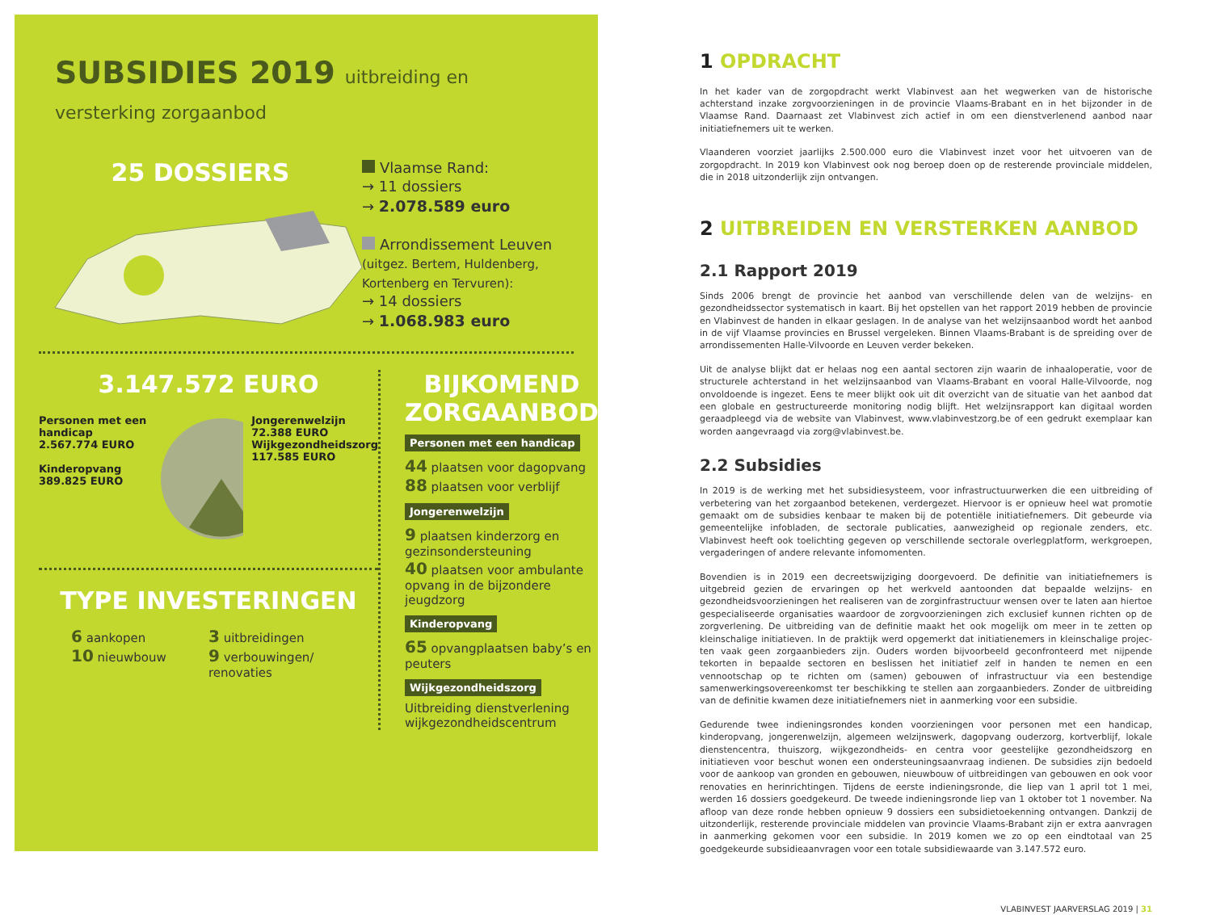SUBSIDIES 2019 uitbreiding en versterking zorgaanbod
25 DOSSIERS
Vlaamse Rand:
→ 11 dossiers
→ 2.078.589 euro
Arrondissement Leuven
(uitgez. Bertem, Huldenberg, Kortenberg en Tervuren):
→ 14 dossiers
→ 1.068.983 euro
3.147.572 EURO
Personen met een handicap
2.567.774 EURO
Kinderopvang
389.825 EURO
Jongerenwelzijn
72.388 EURO
Wijkgezondheidszorg
117.585 EURO
TYPE INVESTERINGEN
6 aankopen
3 uitbreidingen
10 nieuwbouw
9 verbouwingen/ renovaties
BIJKOMEND ZORGAANBOD
Personen met een handicap
44 plaatsen voor dagopvang
88 plaatsen voor verblijf
Jongerenwelzijn
9 plaatsen kinderzorg en gezinsondersteuning
40 plaatsen voor ambulante opvang in de bijzondere jeugdzorg
Kinderopvang
65 opvangplaatsen baby’s en peuters
Wijkgezondheidszorg
Uitbreiding dienstverlening wijkgezondheidscentrum
1 OPDRACHT
In het kader van de zorgopdracht werkt Vlabinvest aan het wegwerken van de historische achterstand inzake zorg­voorzieningen in de provincie Vlaams-Brabant en in het bijzonder in de Vlaamse Rand. Daarnaast zet Vlabinvest zich actief in om een dienstverlenend aanbod naar initiatiefnemers uit te werken.
Vlaanderen voorziet jaarlijks 2.500.000 euro die Vlabinvest inzet voor het uitvoeren van de zorgopdracht. In 2019 kon Vlabinvest ook nog beroep doen op de resterende provinciale middelen, die in 2018 uitzonderlijk zijn ontvangen.
2 UITBREIDEN EN VERSTERKEN AANBOD
2.1 Rapport 2019
Sinds 2006 brengt de provincie het aanbod van verschillende delen van de welzijns- en gezondheidssector syste­matisch in kaart. Bij het opstellen van het rapport 2019 hebben de provincie en Vlabinvest de handen in elkaar geslagen. In de analyse van het welzijnsaanbod wordt het aanbod in de vijf Vlaamse provincies en Brussel vergele­ken. Binnen Vlaams-Brabant is de spreiding over de arrondissementen Halle-Vilvoorde en Leuven verder bekeken.
Uit de analyse blijkt dat er helaas nog een aantal sectoren zijn waarin de inhaaloperatie, voor de structure­le achterstand in het welzijnsaanbod van Vlaams-Brabant en vooral Halle-Vilvoorde, nog onvoldoende is inge­zet. Eens te meer blijkt ook uit dit overzicht van de situatie van het aanbod dat een globale en gestructureer­de monitoring nodig blijft. Het welzijnsrapport kan digitaal worden geraadpleegd via de website van Vlabinvest, www.vlabinvestzorg.be of een gedrukt exemplaar kan worden aangevraagd via zorg@vlabinvest.be.
2.2 Subsidies
In 2019 is de werking met het subsidiesysteem, voor infrastructuurwerken die een uitbreiding of verbetering van het zorgaanbod betekenen, verdergezet. Hiervoor is er opnieuw heel wat promotie gemaakt om de subsidies ken­baar te maken bij de potentiële initiatiefnemers. Dit gebeurde via gemeentelijke infobladen, de sectorale publica­ties, aanwezigheid op regionale zenders, etc. Vlabinvest heeft ook toelichting gegeven op verschillende sectorale overlegplatform, werkgroepen, vergaderingen of andere relevante infomomenten.
Bovendien is in 2019 een decreetswijziging doorgevoerd. De definitie van initiatiefnemers is uitgebreid gezien de ervaringen op het werkveld aantoonden dat bepaalde welzijns- en gezondheidsvoorzieningen het realiseren van de zorginfrastructuur wensen over te laten aan hiertoe gespecialiseerde organisaties waardoor de zorgvoorzieningen zich exclusief kunnen richten op de zorgverlening. De uitbreiding van de definitie maakt het ook mogelijk om meer in te zetten op kleinschalige initiatieven. In de praktijk werd opgemerkt dat initiatienemers in kleinschalige projec­ten vaak geen zorgaanbieders zijn. Ouders worden bijvoorbeeld geconfronteerd met nijpende tekorten in bepaalde sectoren en beslissen het initiatief zelf in handen te nemen en een vennootschap op te richten om (samen) gebou­wen of infrastructuur via een bestendige samenwerkingsovereenkomst ter beschikking te stellen aan zorgaanbie­ders. Zonder de uitbreiding van de definitie kwamen deze initiatiefnemers niet in aanmerking voor een subsidie.
Gedurende twee indieningsrondes konden voorzieningen voor personen met een handicap, kinderopvang, jon­gerenwelzijn, algemeen welzijnswerk, dagopvang ouderzorg, kortverblijf, lokale dienstencentra, thuiszorg, wijk­gezondheids- en centra voor geestelijke gezondheidszorg en initiatieven voor beschut wonen een ondersteu­ningsaanvraag indienen. De subsidies zijn bedoeld voor de aankoop van gronden en gebouwen, nieuwbouw of uitbreidingen van gebouwen en ook voor renovaties en herinrichtingen. Tijdens de eerste indieningsronde, die liep van 1 april tot 1 mei, werden 16 dossiers goedgekeurd. De tweede indieningsronde liep van 1 oktober tot 1 november. Na afloop van deze ronde hebben opnieuw 9 dossiers een subsidietoekenning ontvangen. Dankzij de uitzonderlijk, resterende provinciale middelen van provincie Vlaams-Brabant zijn er extra aanvragen in aanmerking gekomen voor een subsidie. In 2019 komen we zo op een eindtotaal van 25 goedgekeurde subsidieaanvragen voor een totale subsidiewaarde van 3.147.572 euro.
VLABINVEST JAARVERSLAG 2019 | 31